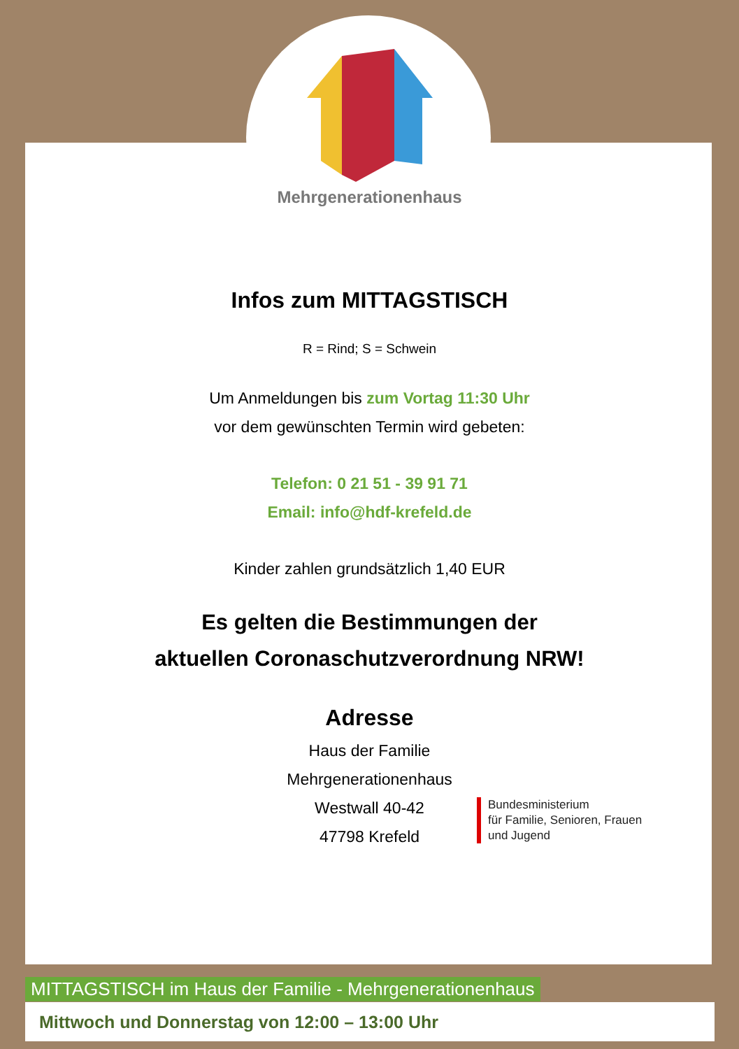Mehrgenerationenhaus
Infos zum MITTAGSTISCH
R = Rind; S = Schwein
Um Anmeldungen bis zum Vortag 11:30 Uhr
vor dem gewünschten Termin wird gebeten:
Telefon: 0 21 51 - 39 91 71
Email: info@hdf-krefeld.de
Kinder zahlen grundsätzlich 1,40 EUR
Es gelten die Bestimmungen der
aktuellen Coronaschutzverordnung NRW!
Adresse
Haus der Familie
Mehrgenerationenhaus
Westwall 40-42
47798 Krefeld
Bundesministerium
für Familie, Senioren, Frauen
und Jugend
MITTAGSTISCH im Haus der Familie - Mehrgenerationenhaus
Mittwoch und Donnerstag von 12:00 – 13:00 Uhr